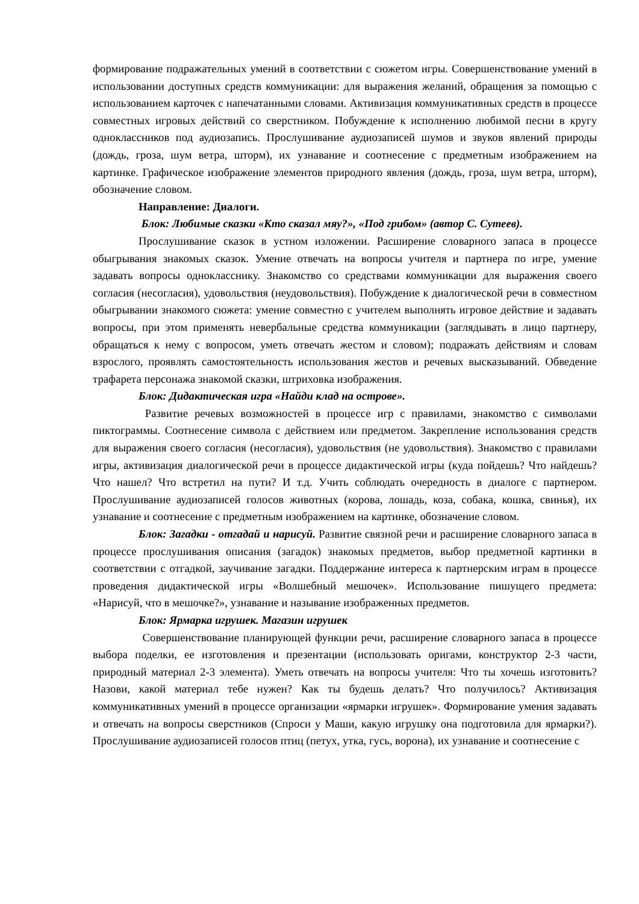формирование подражательных умений в соответствии с сюжетом игры. Совершенствование умений в использовании доступных средств коммуникации: для выражения желаний, обращения за помощью с использованием карточек с напечатанными словами. Активизация коммуникативных средств в процессе совместных игровых действий со сверстником. Побуждение к исполнению любимой песни в кругу одноклассников под аудиозапись. Прослушивание аудиозаписей шумов и звуков явлений природы (дождь, гроза, шум ветра, шторм), их узнавание и соотнесение с предметным изображением на картинке. Графическое изображение элементов природного явления (дождь, гроза, шум ветра, шторм), обозначение словом.
Направление: Диалоги.
Блок: Любимые сказки «Кто сказал мяу?», «Под грибом» (автор С. Сутеев).
Прослушивание сказок в устном изложении. Расширение словарного запаса в процессе обыгрывания знакомых сказок. Умение отвечать на вопросы учителя и партнера по игре, умение задавать вопросы однокласснику. Знакомство со средствами коммуникации для выражения своего согласия (несогласия), удовольствия (неудовольствия). Побуждение к диалогической речи в совместном обыгрывании знакомого сюжета: умение совместно с учителем выполнять игровое действие и задавать вопросы, при этом применять невербальные средства коммуникации (заглядывать в лицо партнеру, обращаться к нему с вопросом, уметь отвечать жестом и словом); подражать действиям и словам взрослого, проявлять самостоятельность использования жестов и речевых высказываний. Обведение трафарета персонажа знакомой сказки, штриховка изображения.
Блок: Дидактическая игра «Найди клад на острове».
Развитие речевых возможностей в процессе игр с правилами, знакомство с символами пиктограммы. Соотнесение символа с действием или предметом. Закрепление использования средств для выражения своего согласия (несогласия), удовольствия (не удовольствия). Знакомство с правилами игры, активизация диалогической речи в процессе дидактической игры (куда пойдешь? Что найдешь? Что нашел? Что встретил на пути? И т.д. Учить соблюдать очередность в диалоге с партнером. Прослушивание аудиозаписей голосов животных (корова, лошадь, коза, собака, кошка, свинья), их узнавание и соотнесение с предметным изображением на картинке, обозначение словом.
Блок: Загадки - отгадай и нарисуй. Развитие связной речи и расширение словарного запаса в процессе прослушивания описания (загадок) знакомых предметов, выбор предметной картинки в соответствии с отгадкой, заучивание загадки. Поддержание интереса к партнерским играм в процессе проведения дидактической игры «Волшебный мешочек». Использование пишущего предмета: «Нарисуй, что в мешочке?», узнавание и называние изображенных предметов.
Блок: Ярмарка игрушек. Магазин игрушек
Совершенствование планирующей функции речи, расширение словарного запаса в процессе выбора поделки, ее изготовления и презентации (использовать оригами, конструктор 2-3 части, природный материал 2-3 элемента). Уметь отвечать на вопросы учителя: Что ты хочешь изготовить? Назови, какой материал тебе нужен? Как ты будешь делать? Что получилось? Активизация коммуникативных умений в процессе организации «ярмарки игрушек». Формирование умения задавать и отвечать на вопросы сверстников (Спроси у Маши, какую игрушку она подготовила для ярмарки?). Прослушивание аудиозаписей голосов птиц (петух, утка, гусь, ворона), их узнавание и соотнесение с